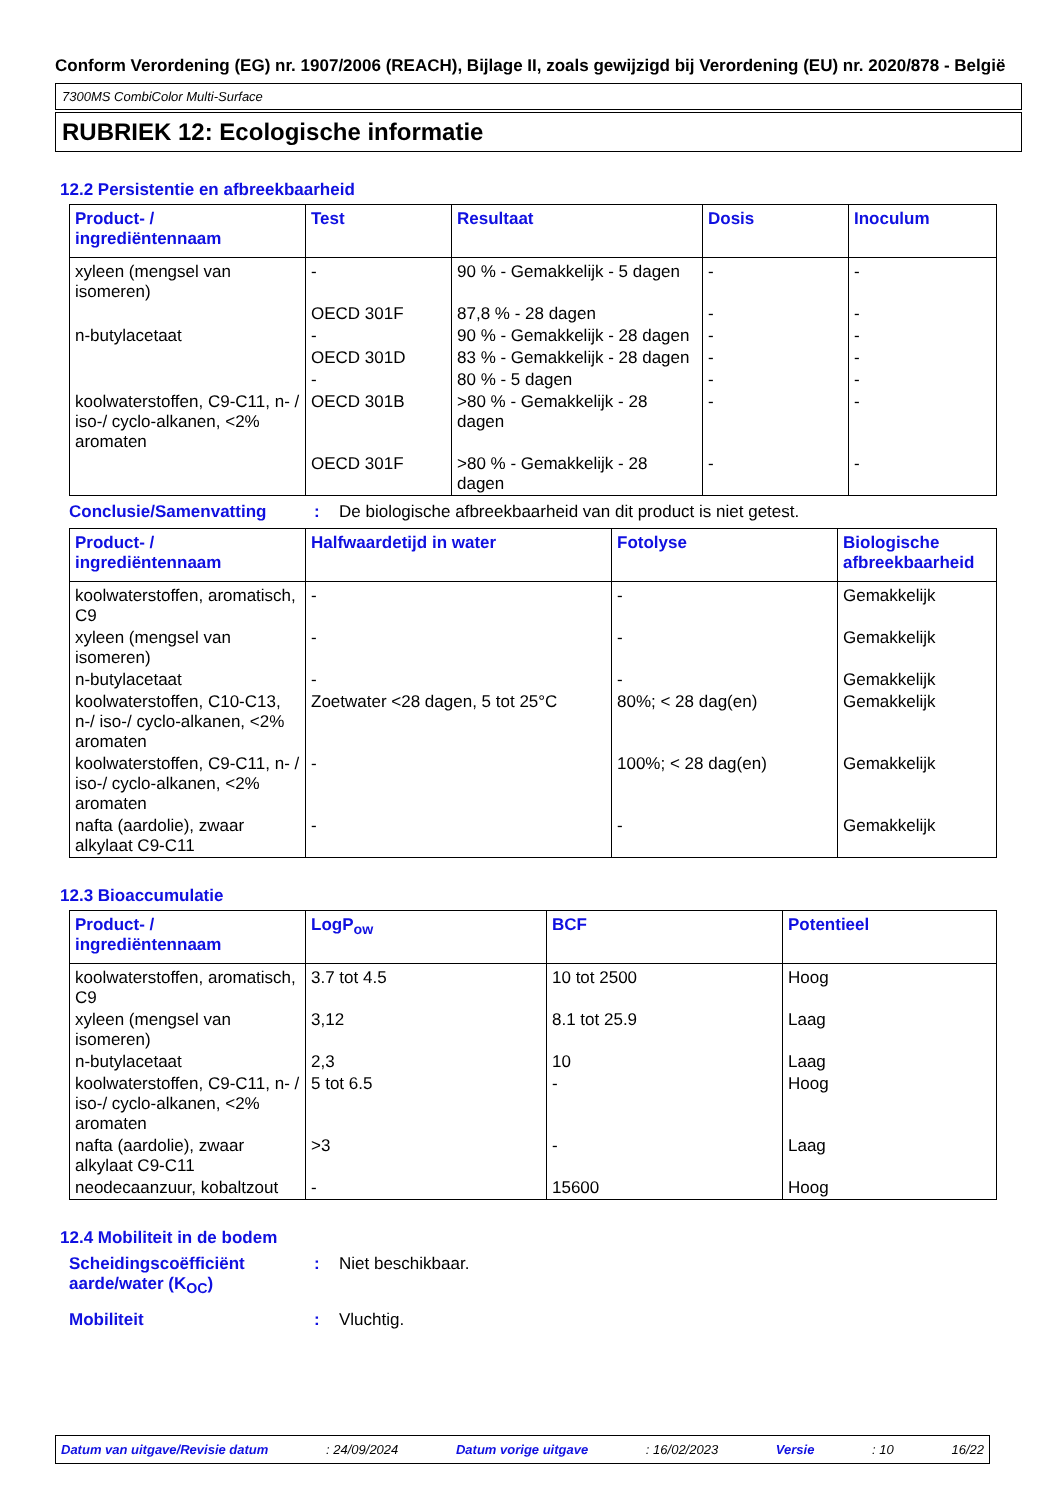Conform Verordening (EG) nr. 1907/2006 (REACH), Bijlage II, zoals gewijzigd bij Verordening (EU) nr. 2020/878 - België
7300MS CombiColor Multi-Surface
RUBRIEK 12: Ecologische informatie
12.2 Persistentie en afbreekbaarheid
| Product- / ingrediëntennaam | Test | Resultaat | Dosis | Inoculum |
| --- | --- | --- | --- | --- |
| xyleen (mengsel van isomeren) | - | 90 % - Gemakkelijk - 5 dagen | - | - |
| | OECD 301F | 87,8 % - 28 dagen | - | - |
| n-butylacetaat | - | 90 % - Gemakkelijk - 28 dagen | - | - |
| | OECD 301D | 83 % - Gemakkelijk - 28 dagen | - | - |
| | - | 80 % - 5 dagen | - | - |
| koolwaterstoffen, C9-C11, n- / iso-/ cyclo-alkanen, <2% aromaten | OECD 301B | >80 % - Gemakkelijk - 28 dagen | - | - |
| | OECD 301F | >80 % - Gemakkelijk - 28 dagen | - | - |
Conclusie/Samenvatting: De biologische afbreekbaarheid van dit product is niet getest.
| Product- / ingrediëntennaam | Halfwaardetijd in water | Fotolyse | Biologische afbreekbaarheid |
| --- | --- | --- | --- |
| koolwaterstoffen, aromatisch, C9 | - | - | Gemakkelijk |
| xyleen (mengsel van isomeren) | - | - | Gemakkelijk |
| n-butylacetaat | - | - | Gemakkelijk |
| koolwaterstoffen, C10-C13, n-/ iso-/ cyclo-alkanen, <2% aromaten | Zoetwater <28 dagen, 5 tot 25°C | 80%; < 28 dag(en) | Gemakkelijk |
| koolwaterstoffen, C9-C11, n- / iso-/ cyclo-alkanen, <2% aromaten | - | 100%; < 28 dag(en) | Gemakkelijk |
| nafta (aardolie), zwaar alkylaat C9-C11 | - | - | Gemakkelijk |
12.3 Bioaccumulatie
| Product- / ingrediëntennaam | LogP<sub>ow</sub> | BCF | Potentieel |
| --- | --- | --- | --- |
| koolwaterstoffen, aromatisch, C9 | 3.7 tot 4.5 | 10 tot 2500 | Hoog |
| xyleen (mengsel van isomeren) | 3,12 | 8.1 tot 25.9 | Laag |
| n-butylacetaat | 2,3 | 10 | Laag |
| koolwaterstoffen, C9-C11, n- / iso-/ cyclo-alkanen, <2% aromaten | 5 tot 6.5 | - | Hoog |
| nafta (aardolie), zwaar alkylaat C9-C11 | >3 | - | Laag |
| neodecaanzuur, kobaltzout | - | 15600 | Hoog |
12.4 Mobiliteit in de bodem
Scheidingscoëfficiënt aarde/water (K<sub>OC</sub>): Niet beschikbaar.
Mobiliteit: Vluchtig.
Datum van uitgave/Revisie datum: 24/09/2024 Datum vorige uitgave: 16/02/2023 Versie: 10 16/22